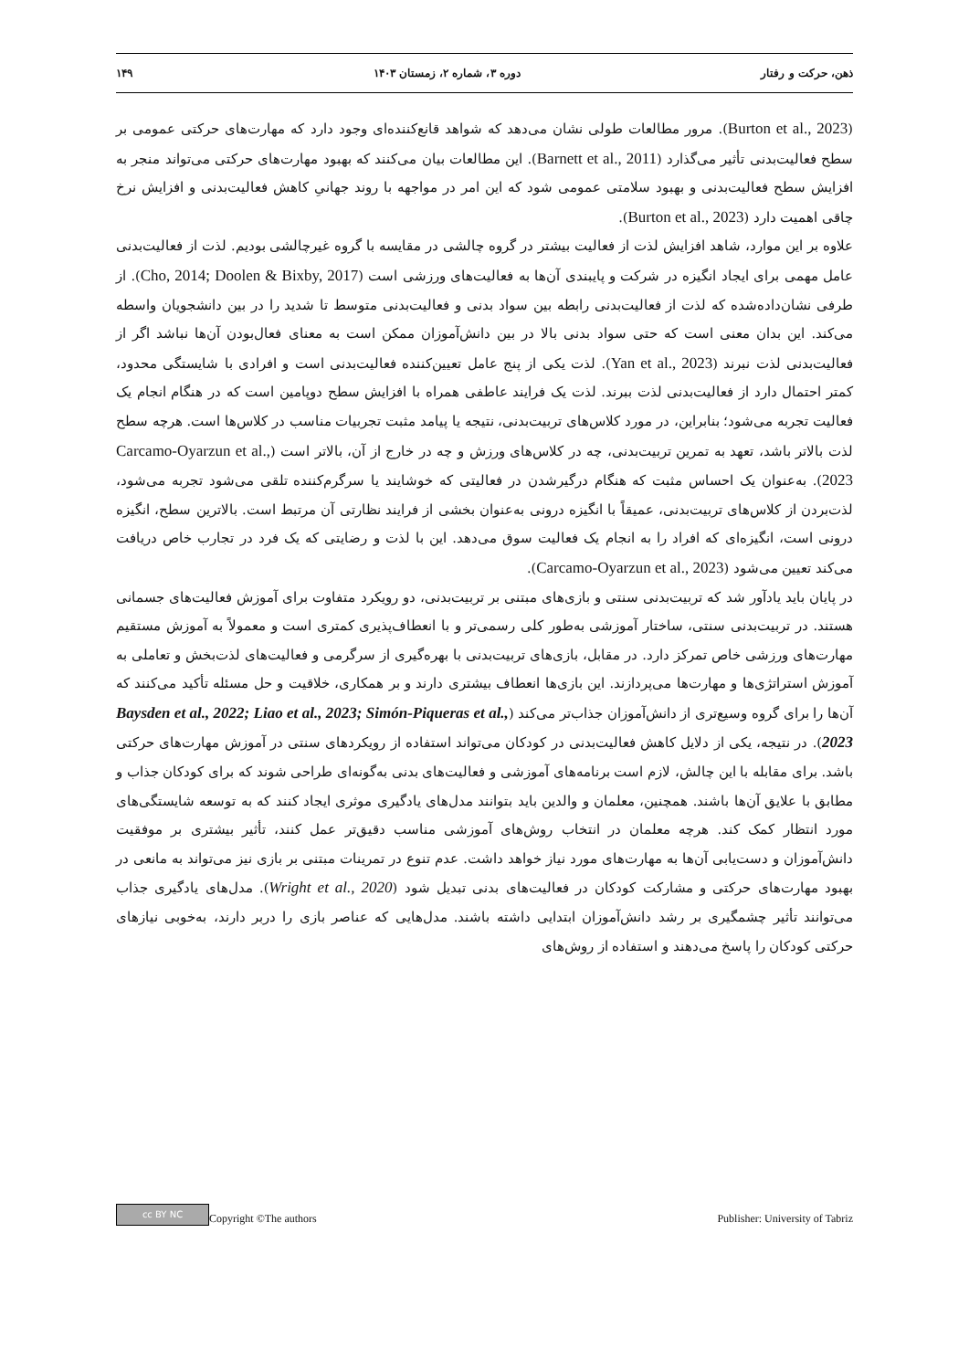ذهن، حرکت و رفتار دوره ۳، شماره ۲، زمستان ۱۴۰۳ ۱۴۹
(Burton et al., 2023). مرور مطالعات طولی نشان می‌دهد که شواهد قانع‌کننده‌ای وجود دارد که مهارت‌های حرکتی عمومی بر سطح فعالیت‌بدنی تأثیر می‌گذارد (Barnett et al., 2011). این مطالعات بیان می‌کنند که بهبود مهارت‌های حرکتی می‌تواند منجر به افزایش سطح فعالیت‌بدنی و بهبود سلامتی عمومی شود که این امر در مواجهه با روند جهانیِ کاهش فعالیت‌بدنی و افزایش نرخ چاقی اهمیت دارد (Burton et al., 2023).
علاوه بر این موارد، شاهد افزایش لذت از فعالیت بیشتر در گروه چالشی در مقایسه با گروه غیرچالشی بودیم. لذت از فعالیت‌بدنی عامل مهمی برای ایجاد انگیزه در شرکت و پایبندی آن‌ها به فعالیت‌های ورزشی است (Cho, 2014; Doolen & Bixby, 2017). از طرفی نشان‌داده‌شده که لذت از فعالیت‌بدنی رابطه بین سواد بدنی و فعالیت‌بدنی متوسط تا شدید را در بین دانشجویان واسطه می‌کند. این بدان معنی است که حتی سواد بدنی بالا در بین دانش‌آموزان ممکن است به معنای فعال‌بودن آن‌ها نباشد اگر از فعالیت‌بدنی لذت نبرند (Yan et al., 2023). لذت یکی از پنج عامل تعیین‌کننده فعالیت‌بدنی است و افرادی با شایستگی محدود، کمتر احتمال دارد از فعالیت‌بدنی لذت ببرند. لذت یک فرایند عاطفی همراه با افزایش سطح دوپامین است که در هنگام انجام یک فعالیت تجربه می‌شود؛ بنابراین، در مورد کلاس‌های تربیت‌بدنی، نتیجه یا پیامد مثبت تجربیات مناسب در کلاس‌ها است. هرچه سطح لذت بالاتر باشد، تعهد به تمرین تربیت‌بدنی، چه در کلاس‌های ورزش و چه در خارج از آن، بالاتر است (Carcamo-Oyarzun et al., 2023). به‌عنوان یک احساس مثبت که هنگام درگیرشدن در فعالیتی که خوشایند یا سرگرم‌کننده تلقی می‌شود تجربه می‌شود، لذت‌بردن از کلاس‌های تربیت‌بدنی، عمیقاً با انگیزه درونی به‌عنوان بخشی از فرایند نظارتی آن مرتبط است. بالاترین سطح، انگیزه درونی است، انگیزه‌ای که افراد را به انجام یک فعالیت سوق می‌دهد. این با لذت و رضایتی که یک فرد در تجارب خاص دریافت می‌کند تعیین می‌شود (Carcamo-Oyarzun et al., 2023).
در پایان باید یادآور شد که تربیت‌بدنی سنتی و بازی‌های مبتنی بر تربیت‌بدنی، دو رویکرد متفاوت برای آموزش فعالیت‌های جسمانی هستند. در تربیت‌بدنی سنتی، ساختار آموزشی به‌طور کلی رسمی‌تر و با انعطاف‌پذیری کمتری است و معمولاً به آموزش مستقیم مهارت‌های ورزشی خاص تمرکز دارد. در مقابل، بازی‌های تربیت‌بدنی با بهره‌گیری از سرگرمی و فعالیت‌های لذت‌بخش و تعاملی به آموزش استراتژی‌ها و مهارت‌ها می‌پردازند. این بازی‌ها انعطاف بیشتری دارند و بر همکاری، خلاقیت و حل مسئله تأکید می‌کنند که آن‌ها را برای گروه وسیع‌تری از دانش‌آموزان جذاب‌تر می‌کند (Baysden et al., 2022; Liao et al., 2023; Simón-Piqueras et al., 2023). در نتیجه، یکی از دلایل کاهش فعالیت‌بدنی در کودکان می‌تواند استفاده از رویکردهای سنتی در آموزش مهارت‌های حرکتی باشد. برای مقابله با این چالش، لازم است برنامه‌های آموزشی و فعالیت‌های بدنی به‌گونه‌ای طراحی شوند که برای کودکان جذاب و مطابق با علایق آن‌ها باشند. همچنین، معلمان و والدین باید بتوانند مدل‌های یادگیری موثری ایجاد کنند که به توسعه شایستگی‌های مورد انتظار کمک کند. هرچه معلمان در انتخاب روش‌های آموزشی مناسب دقیق‌تر عمل کنند، تأثیر بیشتری بر موفقیت دانش‌آموزان و دست‌یابی آن‌ها به مهارت‌های مورد نیاز خواهد داشت. عدم تنوع در تمرینات مبتنی بر بازی نیز می‌تواند به مانعی در بهبود مهارت‌های حرکتی و مشارکت کودکان در فعالیت‌های بدنی تبدیل شود (Wright et al., 2020). مدل‌های یادگیری جذاب می‌توانند تأثیر چشمگیری بر رشد دانش‌آموزان ابتدایی داشته باشند. مدل‌هایی که عناصر بازی را دربر دارند، به‌خوبی نیازهای حرکتی کودکان را پاسخ می‌دهند و استفاده از روش‌های
cc BY NC Copyright ©The authors Publisher: University of Tabriz